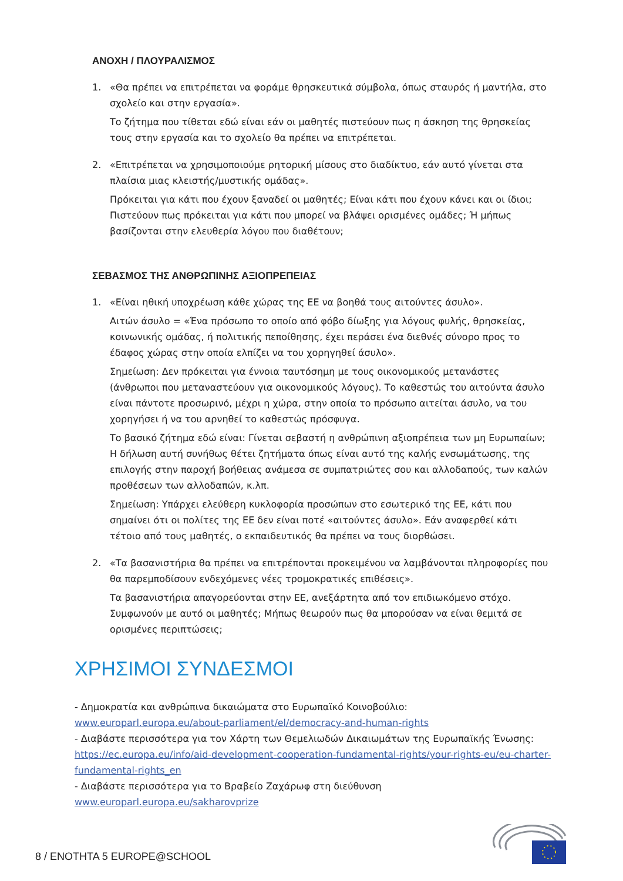ΑΝΟΧΗ / ΠΛΟΥΡΑΛΙΣΜΟΣ
1. «Θα πρέπει να επιτρέπεται να φοράμε θρησκευτικά σύμβολα, όπως σταυρός ή μαντήλα, στο σχολείο και στην εργασία».
Το ζήτημα που τίθεται εδώ είναι εάν οι μαθητές πιστεύουν πως η άσκηση της θρησκείας τους στην εργασία και το σχολείο θα πρέπει να επιτρέπεται.
2. «Επιτρέπεται να χρησιμοποιούμε ρητορική μίσους στο διαδίκτυο, εάν αυτό γίνεται στα πλαίσια μιας κλειστής/μυστικής ομάδας».
Πρόκειται για κάτι που έχουν ξαναδεί οι μαθητές; Είναι κάτι που έχουν κάνει και οι ίδιοι; Πιστεύουν πως πρόκειται για κάτι που μπορεί να βλάψει ορισμένες ομάδες; Ή μήπως βασίζονται στην ελευθερία λόγου που διαθέτουν;
ΣΕΒΑΣΜΟΣ ΤΗΣ ΑΝΘΡΩΠΙΝΗΣ ΑΞΙΟΠΡΕΠΕΙΑΣ
1. «Είναι ηθική υποχρέωση κάθε χώρας της ΕΕ να βοηθά τους αιτούντες άσυλο».
Αιτών άσυλο = «Ένα πρόσωπο το οποίο από φόβο δίωξης για λόγους φυλής, θρησκείας, κοινωνικής ομάδας, ή πολιτικής πεποίθησης, έχει περάσει ένα διεθνές σύνορο προς το έδαφος χώρας στην οποία ελπίζει να του χορηγηθεί άσυλο».
Σημείωση: Δεν πρόκειται για έννοια ταυτόσημη με τους οικονομικούς μετανάστες (άνθρωποι που μεταναστεύουν για οικονομικούς λόγους). Το καθεστώς του αιτούντα άσυλο είναι πάντοτε προσωρινό, μέχρι η χώρα, στην οποία το πρόσωπο αιτείται άσυλο, να του χορηγήσει ή να του αρνηθεί το καθεστώς πρόσφυγα.
Το βασικό ζήτημα εδώ είναι: Γίνεται σεβαστή η ανθρώπινη αξιοπρέπεια των μη Ευρωπαίων; Η δήλωση αυτή συνήθως θέτει ζητήματα όπως είναι αυτό της καλής ενσωμάτωσης, της επιλογής στην παροχή βοήθειας ανάμεσα σε συμπατριώτες σου και αλλοδαπούς, των καλών προθέσεων των αλλοδαπών, κ.λπ.
Σημείωση: Υπάρχει ελεύθερη κυκλοφορία προσώπων στο εσωτερικό της ΕΕ, κάτι που σημαίνει ότι οι πολίτες της ΕΕ δεν είναι ποτέ «αιτούντες άσυλο». Εάν αναφερθεί κάτι τέτοιο από τους μαθητές, ο εκπαιδευτικός θα πρέπει να τους διορθώσει.
2. «Τα βασανιστήρια θα πρέπει να επιτρέπονται προκειμένου να λαμβάνονται πληροφορίες που θα παρεμποδίσουν ενδεχόμενες νέες τρομοκρατικές επιθέσεις».
Τα βασανιστήρια απαγορεύονται στην ΕΕ, ανεξάρτητα από τον επιδιωκόμενο στόχο. Συμφωνούν με αυτό οι μαθητές; Μήπως θεωρούν πως θα μπορούσαν να είναι θεμιτά σε ορισμένες περιπτώσεις;
ΧΡΗΣΙΜΟΙ ΣΥΝΔΕΣΜΟΙ
- Δημοκρατία και ανθρώπινα δικαιώματα στο Ευρωπαϊκό Κοινοβούλιο: www.europarl.europa.eu/about-parliament/el/democracy-and-human-rights
- Διαβάστε περισσότερα για τον Χάρτη των Θεμελιωδών Δικαιωμάτων της Ευρωπαϊκής Ένωσης: https://ec.europa.eu/info/aid-development-cooperation-fundamental-rights/your-rights-eu/eu-charter-fundamental-rights_en
- Διαβάστε περισσότερα για το Βραβείο Ζαχάρωφ στη διεύθυνση www.europarl.europa.eu/sakharovprize
8 / ΕΝΟΤΗΤΑ 5 EUROPE@SCHOOL